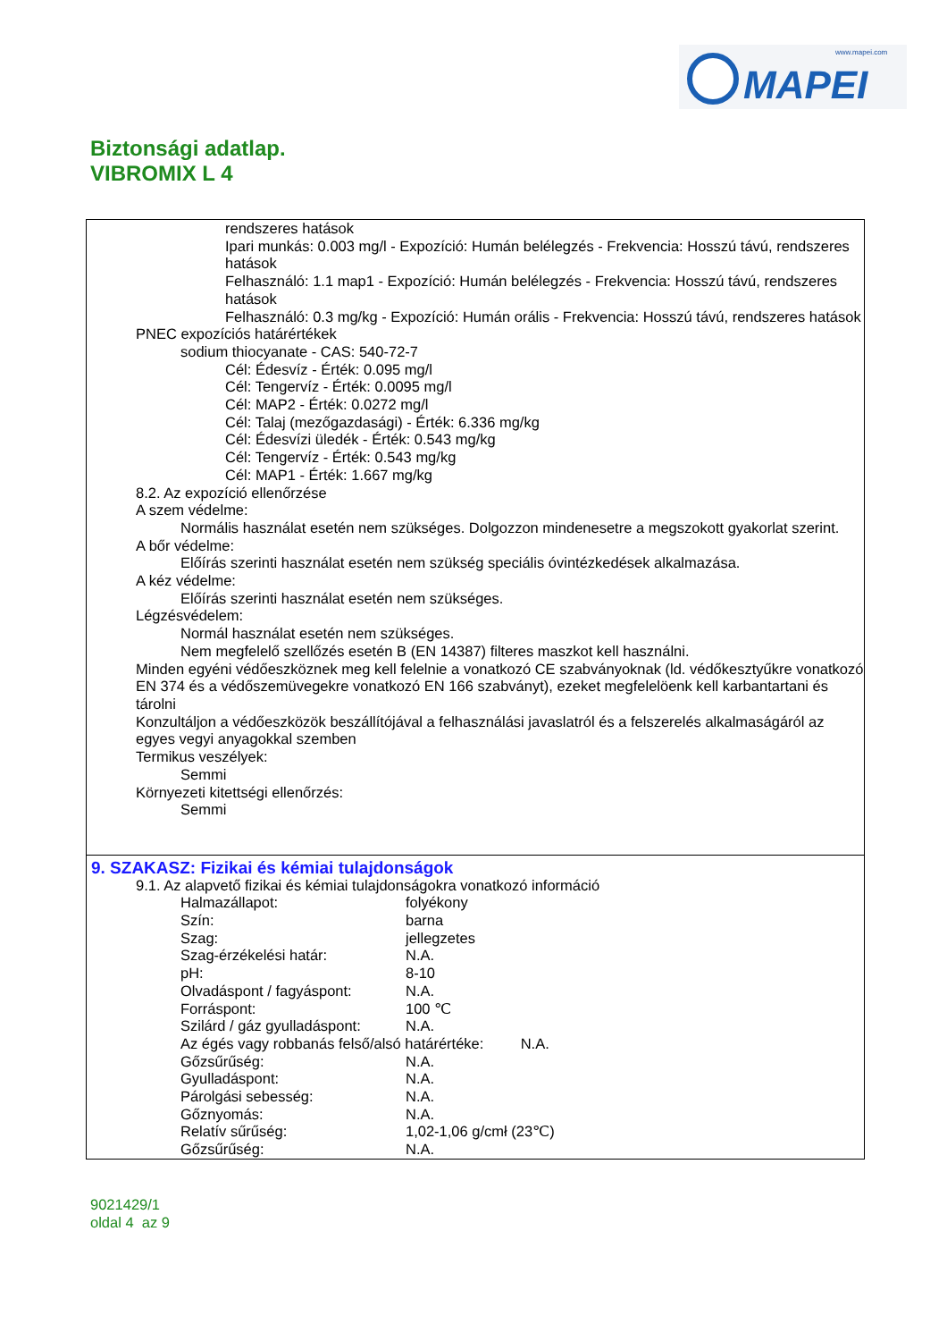www.mapei.com
MAPEI
Biztonsági adatlap.
VIBROMIX L 4
rendszeres hatások
Ipari munkás: 0.003 mg/l - Expozíció: Humán belélegzés - Frekvencia: Hosszú távú, rendszeres hatások
Felhasználó: 1.1 map1 - Expozíció: Humán belélegzés - Frekvencia: Hosszú távú, rendszeres hatások
Felhasználó: 0.3 mg/kg - Expozíció: Humán orális - Frekvencia: Hosszú távú, rendszeres hatások
PNEC expozíciós határértékek
sodium thiocyanate - CAS: 540-72-7
Cél: Édesvíz - Érték: 0.095 mg/l
Cél: Tengervíz - Érték: 0.0095 mg/l
Cél: MAP2 - Érték: 0.0272 mg/l
Cél: Talaj (mezőgazdasági) - Érték: 6.336 mg/kg
Cél: Édesvízi üledék - Érték: 0.543 mg/kg
Cél: Tengervíz - Érték: 0.543 mg/kg
Cél: MAP1 - Érték: 1.667 mg/kg
8.2. Az expozíció ellenőrzése
A szem védelme:
Normális használat esetén nem szükséges. Dolgozzon mindenesetre a megszokott gyakorlat szerint.
A bőr védelme:
Előírás szerinti használat esetén nem szükség speciális óvintézkedések alkalmazása.
A kéz védelme:
Előírás szerinti használat esetén nem szükséges.
Légzésvédelem:
Normál használat esetén nem szükséges.
Nem megfelelő szellőzés esetén B (EN 14387) filteres maszkot kell használni.
Minden egyéni védőeszköznek meg kell felelnie a vonatkozó CE szabványoknak (ld. védőkesztyűkre vonatkozó EN 374 és a védőszemüvegekre vonatkozó EN 166 szabványt), ezeket megfelelöenk kell karbantartani és tárolni
Konzultáljon a védőeszközök beszállítójával a felhasználási javaslatról és a felszerelés alkalmaságáról az egyes vegyi anyagokkal szemben
Termikus veszélyek:
Semmi
Környezeti kitettségi ellenőrzés:
Semmi
9. SZAKASZ: Fizikai és kémiai tulajdonságok
9.1. Az alapvető fizikai és kémiai tulajdonságokra vonatkozó információ
| Halmazállapot: | folyékony |
| Szín: | barna |
| Szag: | jellegzetes |
| Szag-érzékelési határ: | N.A. |
| pH: | 8-10 |
| Olvadáspont / fagyáspont: | N.A. |
| Forráspont: | 100 ℃ |
| Szilárd / gáz gyulladáspont: | N.A. |
| Az égés vagy robbanás felső/alsó határértéke: N.A. | |
| Gőzsűrűség: | N.A. |
| Gyulladáspont: | N.A. |
| Párolgási sebesség: | N.A. |
| Gőznyomás: | N.A. |
| Relatív sűrűség: | 1,02-1,06 g/cmł (23℃) |
| Gőzsűrűség: | N.A. |
9021429/1
oldal 4 az 9